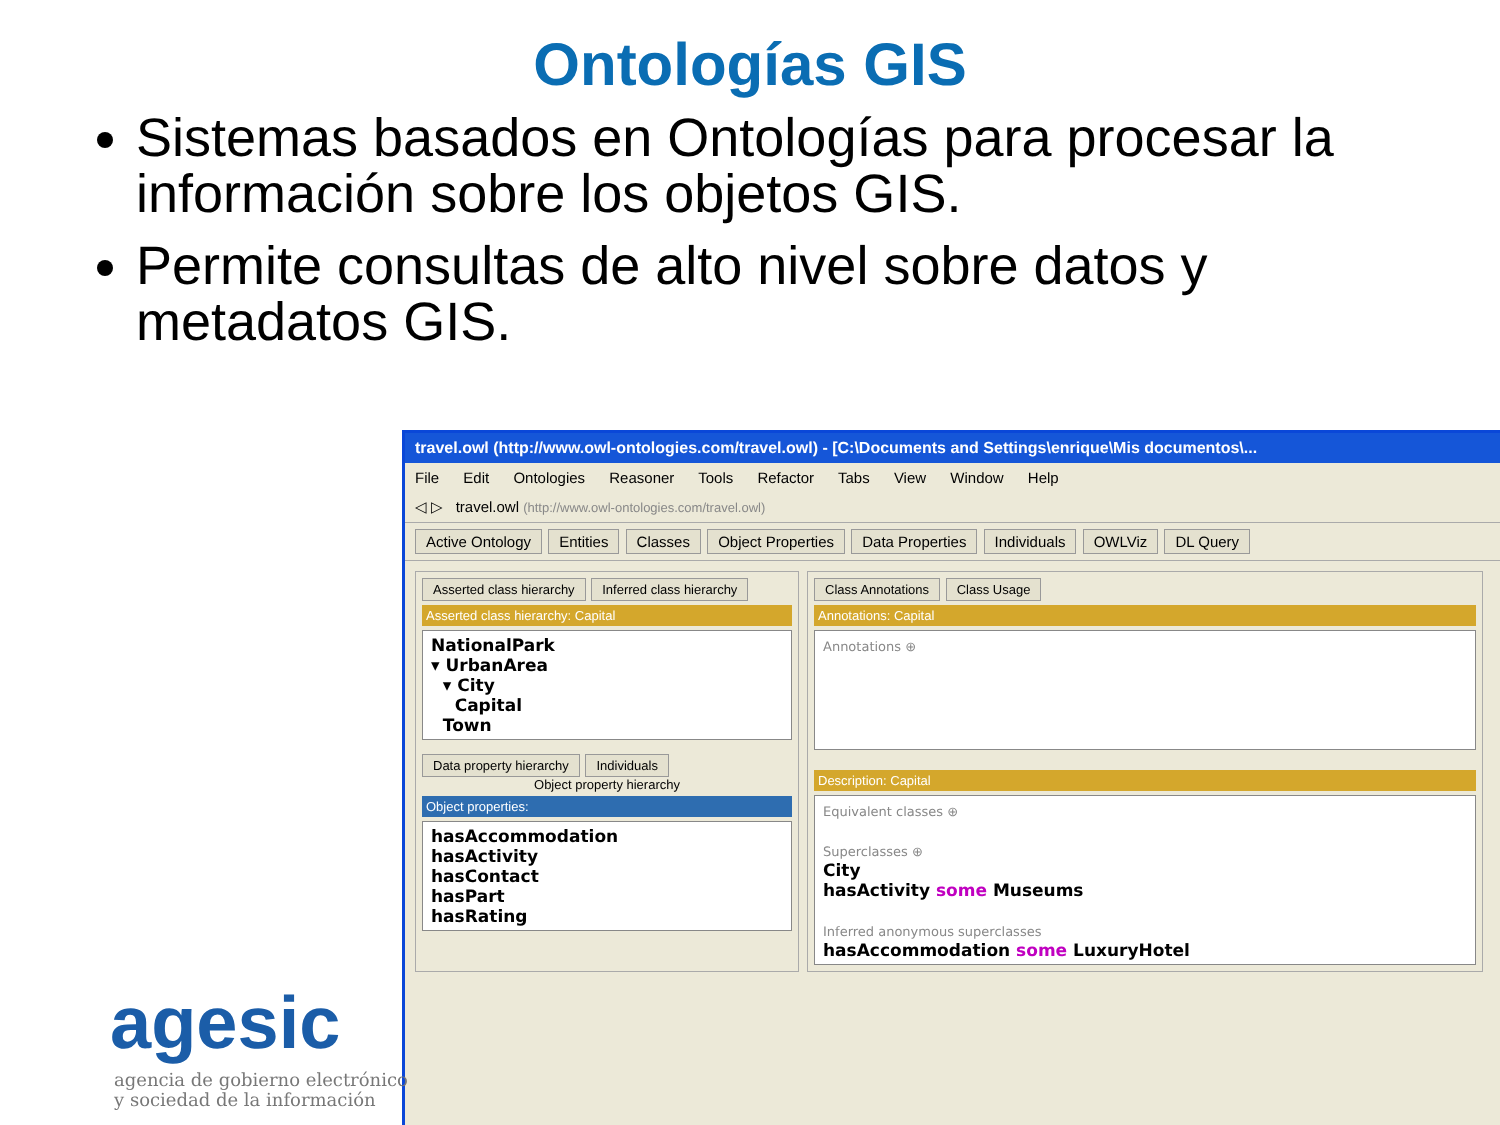Ontologías GIS
Sistemas basados en Ontologías para procesar la información sobre los objetos GIS.
Permite consultas de alto nivel sobre datos y metadatos GIS.
travel.owl (http://www.owl-ontologies.com/travel.owl) - [C:\Documents and Settings\enrique\Mis documentos\...
File Edit Ontologies Reasoner Tools Refactor Tabs View Window Help
◁ ▷ travel.owl (http://www.owl-ontologies.com/travel.owl)
Active Ontology Entities Classes Object Properties Data Properties Individuals OWLViz DL Query
Asserted class hierarchy Inferred class hierarchy
Asserted class hierarchy: Capital
NationalPark
▾ UrbanArea
▾ City
Capital
Town
Data property hierarchy Individuals
Object property hierarchy
Object properties:
hasAccommodation
hasActivity
hasContact
hasPart
hasRating
Class Annotations Class Usage
Annotations: Capital
Annotations ⊕
Description: Capital
Equivalent classes ⊕
Superclasses ⊕
City
hasActivity some Museums
Inferred anonymous superclasses
hasAccommodation some LuxuryHotel
agesic
agencia de gobierno electrónico
y sociedad de la información